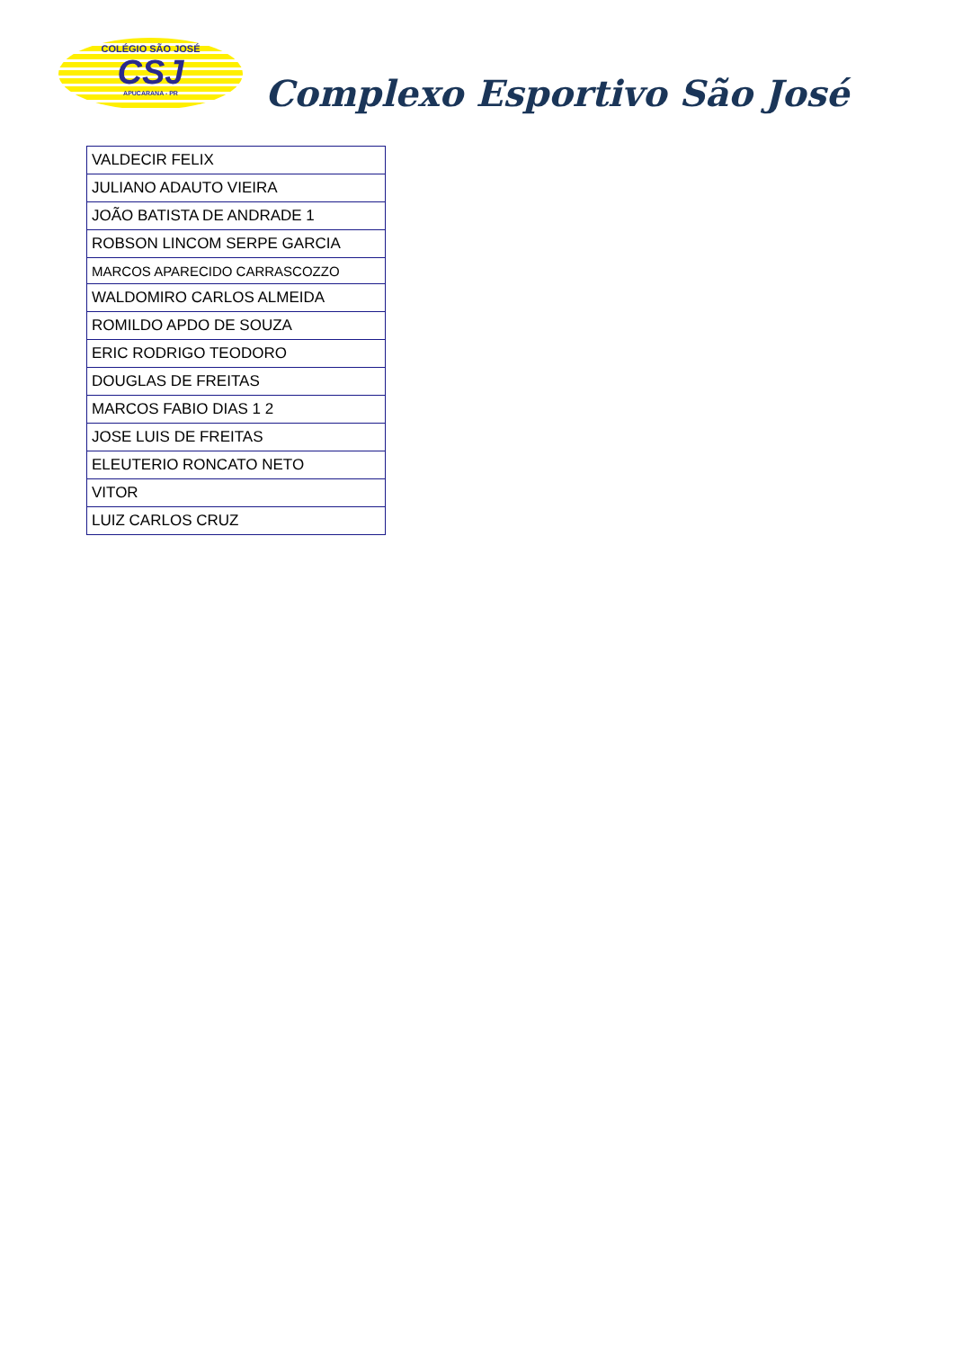COLÉGIO SÃO JOSÉ
CSJ
APUCARANA - PR
Complexo Esportivo São José
| VALDECIR FELIX |
| JULIANO ADAUTO VIEIRA |
| JOÃO BATISTA DE ANDRADE 1 |
| ROBSON LINCOM SERPE GARCIA |
| MARCOS APARECIDO CARRASCOZZO |
| WALDOMIRO CARLOS ALMEIDA |
| ROMILDO APDO DE SOUZA |
| ERIC RODRIGO TEODORO |
| DOUGLAS DE FREITAS |
| MARCOS FABIO DIAS 1 2 |
| JOSE LUIS DE FREITAS |
| ELEUTERIO RONCATO NETO |
| VITOR |
| LUIZ CARLOS CRUZ |